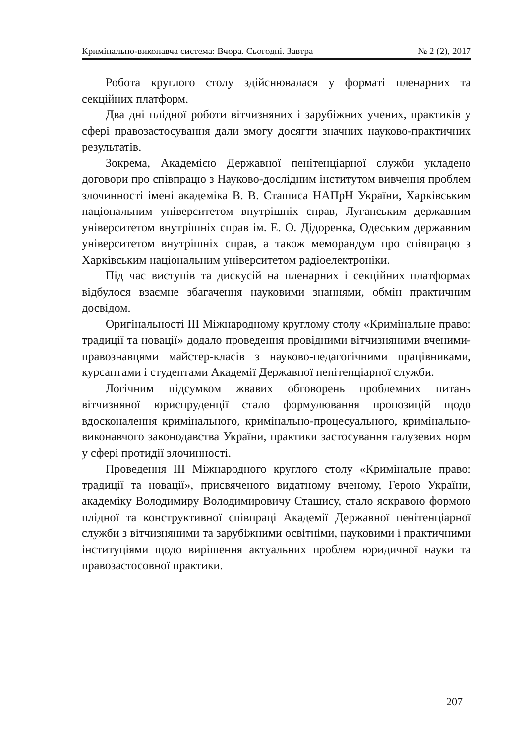Кримінально-виконавча система: Вчора. Сьогодні. Завтра № 2 (2), 2017
Робота круглого столу здійснювалася у форматі пленарних та секційних платформ.
Два дні плідної роботи вітчизняних і зарубіжних учених, практиків у сфері правозастосування дали змогу досягти значних науково-практичних результатів.
Зокрема, Академією Державної пенітенціарної служби укладено договори про співпрацю з Науково-дослідним інститутом вивчення проблем злочинності імені академіка В. В. Сташиса НАПрН України, Харківським національним університетом внутрішніх справ, Луганським державним університетом внутрішніх справ ім. Е. О. Дідоренка, Одеським державним університетом внутрішніх справ, а також меморандум про співпрацю з Харківським національним університетом радіоелектроніки.
Під час виступів та дискусій на пленарних і секційних платформах відбулося взаємне збагачення науковими знаннями, обмін практичним досвідом.
Оригінальності ІІІ Міжнародному круглому столу «Кримінальне право: традиції та новації» додало проведення провідними вітчизняними вченими-правознавцями майстер-класів з науково-педагогічними працівниками, курсантами і студентами Академії Державної пенітенціарної служби.
Логічним підсумком жвавих обговорень проблемних питань вітчизняної юриспруденції стало формулювання пропозицій щодо вдосконалення кримінального, кримінально-процесуального, кримінально-виконавчого законодавства України, практики застосування галузевих норм у сфері протидії злочинності.
Проведення ІІІ Міжнародного круглого столу «Кримінальне право: традиції та новації», присвяченого видатному вченому, Герою України, академіку Володимиру Володимировичу Сташису, стало яскравою формою плідної та конструктивної співпраці Академії Державної пенітенціарної служби з вітчизняними та зарубіжними освітніми, науковими і практичними інституціями щодо вирішення актуальних проблем юридичної науки та правозастосовної практики.
207